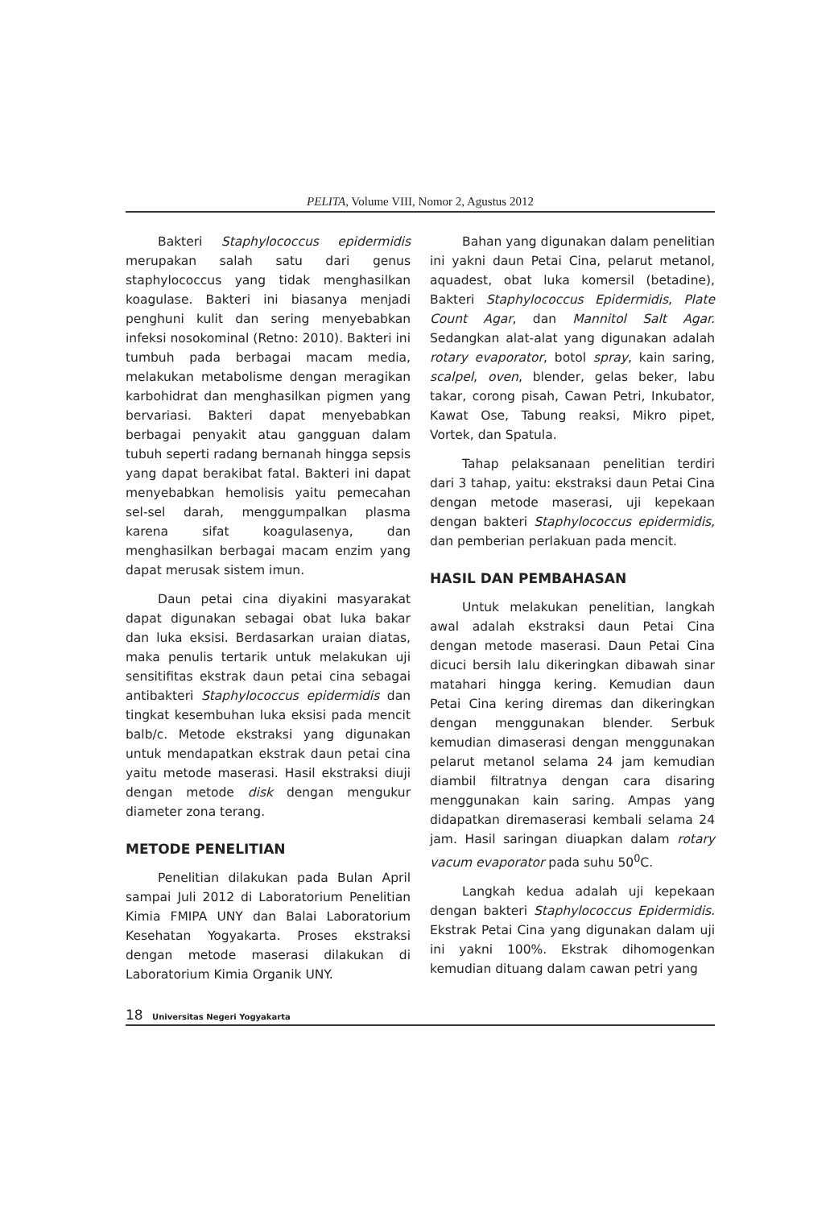PELITA, Volume VIII, Nomor 2, Agustus 2012
Bakteri Staphylococcus epidermidis merupakan salah satu dari genus staphylococcus yang tidak menghasilkan koagulase. Bakteri ini biasanya menjadi penghuni kulit dan sering menyebabkan infeksi nosokominal (Retno: 2010). Bakteri ini tumbuh pada berbagai macam media, melakukan metabolisme dengan meragikan karbohidrat dan menghasilkan pigmen yang bervariasi. Bakteri dapat menyebabkan berbagai penyakit atau gangguan dalam tubuh seperti radang bernanah hingga sepsis yang dapat berakibat fatal. Bakteri ini dapat menyebabkan hemolisis yaitu pemecahan sel-sel darah, menggumpalkan plasma karena sifat koagulasenya, dan menghasilkan berbagai macam enzim yang dapat merusak sistem imun.
Daun petai cina diyakini masyarakat dapat digunakan sebagai obat luka bakar dan luka eksisi. Berdasarkan uraian diatas, maka penulis tertarik untuk melakukan uji sensitifitas ekstrak daun petai cina sebagai antibakteri Staphylococcus epidermidis dan tingkat kesembuhan luka eksisi pada mencit balb/c. Metode ekstraksi yang digunakan untuk mendapatkan ekstrak daun petai cina yaitu metode maserasi. Hasil ekstraksi diuji dengan metode disk dengan mengukur diameter zona terang.
METODE PENELITIAN
Penelitian dilakukan pada Bulan April sampai Juli 2012 di Laboratorium Penelitian Kimia FMIPA UNY dan Balai Laboratorium Kesehatan Yogyakarta. Proses ekstraksi dengan metode maserasi dilakukan di Laboratorium Kimia Organik UNY.
Bahan yang digunakan dalam penelitian ini yakni daun Petai Cina, pelarut metanol, aquadest, obat luka komersil (betadine), Bakteri Staphylococcus Epidermidis, Plate Count Agar, dan Mannitol Salt Agar. Sedangkan alat-alat yang digunakan adalah rotary evaporator, botol spray, kain saring, scalpel, oven, blender, gelas beker, labu takar, corong pisah, Cawan Petri, Inkubator, Kawat Ose, Tabung reaksi, Mikro pipet, Vortek, dan Spatula.
Tahap pelaksanaan penelitian terdiri dari 3 tahap, yaitu: ekstraksi daun Petai Cina dengan metode maserasi, uji kepekaan dengan bakteri Staphylococcus epidermidis, dan pemberian perlakuan pada mencit.
HASIL DAN PEMBAHASAN
Untuk melakukan penelitian, langkah awal adalah ekstraksi daun Petai Cina dengan metode maserasi. Daun Petai Cina dicuci bersih lalu dikeringkan dibawah sinar matahari hingga kering. Kemudian daun Petai Cina kering diremas dan dikeringkan dengan menggunakan blender. Serbuk kemudian dimaserasi dengan menggunakan pelarut metanol selama 24 jam kemudian diambil filtratnya dengan cara disaring menggunakan kain saring. Ampas yang didapatkan diremaserasi kembali selama 24 jam. Hasil saringan diuapkan dalam rotary vacum evaporator pada suhu 50<sup>0</sup>C.
Langkah kedua adalah uji kepekaan dengan bakteri Staphylococcus Epidermidis. Ekstrak Petai Cina yang digunakan dalam uji ini yakni 100%. Ekstrak dihomogenkan kemudian dituang dalam cawan petri yang
18 Universitas Negeri Yogyakarta